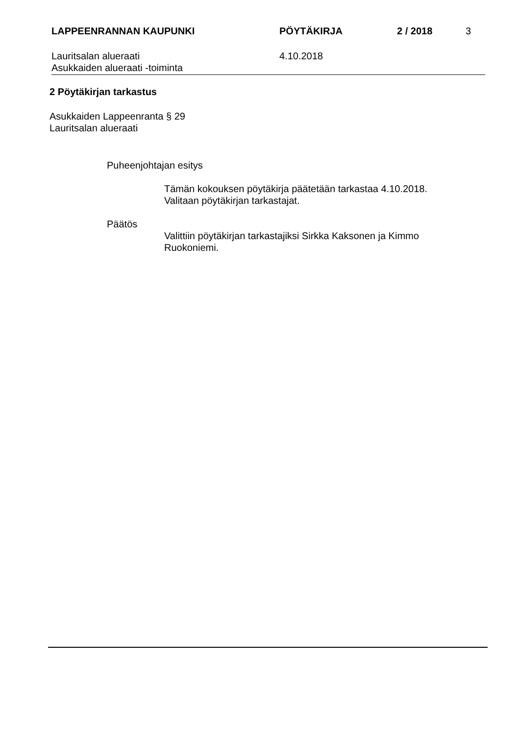LAPPEENRANNAN KAUPUNKI PÖYTÄKIRJA 2 / 2018 3
Lauritsalan alueraati
Asukkaiden alueraati -toiminta
4.10.2018
2 Pöytäkirjan tarkastus
Asukkaiden Lappeenranta § 29
Lauritsalan alueraati
Puheenjohtajan esitys
Tämän kokouksen pöytäkirja päätetään tarkastaa 4.10.2018.
Valitaan pöytäkirjan tarkastajat.
Päätös
Valittiin pöytäkirjan tarkastajiksi Sirkka Kaksonen ja Kimmo
Ruokoniemi.